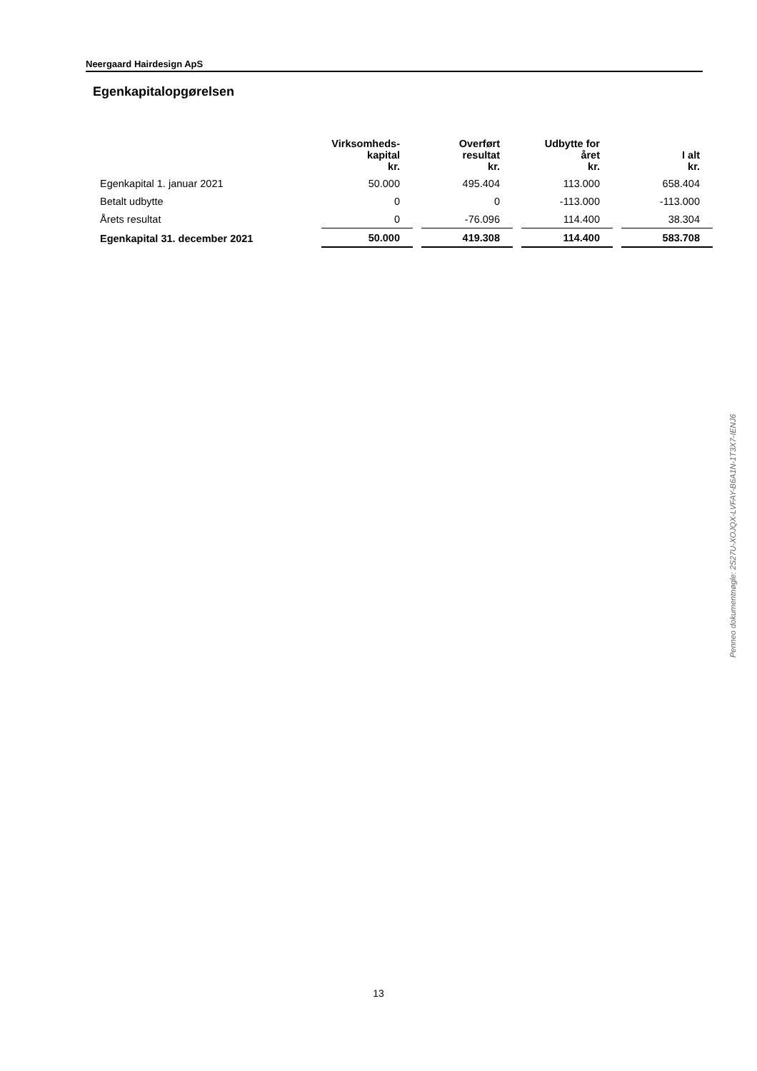Neergaard Hairdesign ApS
Egenkapitalopgørelsen
| | Virksomheds- kapital kr. | Overført resultat kr. | Udbytte for året kr. | I alt kr. |
| Egenkapital 1. januar 2021 | 50.000 | 495.404 | 113.000 | 658.404 |
| Betalt udbytte | 0 | 0 | -113.000 | -113.000 |
| Årets resultat | 0 | -76.096 | 114.400 | 38.304 |
| Egenkapital 31. december 2021 | 50.000 | 419.308 | 114.400 | 583.708 |
Penneo dokumentnøgle: 2S27U-XOJQX-LVFAY-B6A1N-1T3X7-IENJ6
13